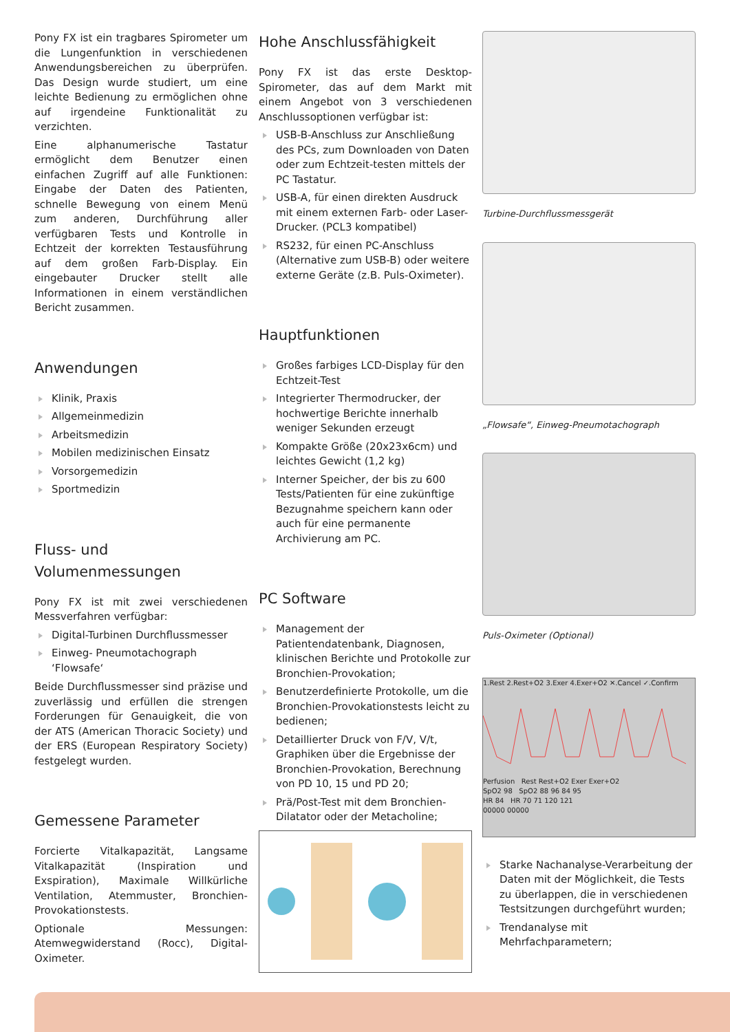Pony FX ist ein tragbares Spirometer um die Lungenfunktion in verschiedenen Anwendungsbereichen zu überprüfen. Das Design wurde studiert, um eine leichte Bedienung zu ermöglichen ohne auf irgendeine Funktionalität zu verzichten.
Eine alphanumerische Tastatur ermöglicht dem Benutzer einen einfachen Zugriff auf alle Funktionen: Eingabe der Daten des Patienten, schnelle Bewegung von einem Menü zum anderen, Durchführung aller verfügbaren Tests und Kontrolle in Echtzeit der korrekten Testausführung auf dem großen Farb-Display. Ein eingebauter Drucker stellt alle Informationen in einem verständlichen Bericht zusammen.
Anwendungen
Klinik, Praxis
Allgemeinmedizin
Arbeitsmedizin
Mobilen medizinischen Einsatz
Vorsorgemedizin
Sportmedizin
Fluss- und
Volumenmessungen
Pony FX ist mit zwei verschiedenen Messverfahren verfügbar:
Digital-Turbinen Durchflussmesser
Einweg- Pneumotachograph ‘Flowsafe‘
Beide Durchflussmesser sind präzise und zuverlässig und erfüllen die strengen Forderungen für Genauigkeit, die von der ATS (American Thoracic Society) und der ERS (European Respiratory Society) festgelegt wurden.
Gemessene Parameter
Forcierte Vitalkapazität, Langsame Vitalkapazität (Inspiration und Exspiration), Maximale Willkürliche Ventilation, Atemmuster, Bronchien-Provokationstests.
Optionale Messungen: Atemwegwiderstand (Rocc), Digital-Oximeter.
Hohe Anschlussfähigkeit
Pony FX ist das erste Desktop-Spirometer, das auf dem Markt mit einem Angebot von 3 verschiedenen Anschlussoptionen verfügbar ist:
USB-B-Anschluss zur Anschließung des PCs, zum Downloaden von Daten oder zum Echtzeit-testen mittels der PC Tastatur.
USB-A, für einen direkten Ausdruck mit einem externen Farb- oder Laser-Drucker. (PCL3 kompatibel)
RS232, für einen PC-Anschluss (Alternative zum USB-B) oder weitere externe Geräte (z.B. Puls-Oximeter).
Hauptfunktionen
Großes farbiges LCD-Display für den Echtzeit-Test
Integrierter Thermodrucker, der hochwertige Berichte innerhalb weniger Sekunden erzeugt
Kompakte Größe (20x23x6cm) und leichtes Gewicht (1,2 kg)
Interner Speicher, der bis zu 600 Tests/Patienten für eine zukünftige Bezugnahme speichern kann oder auch für eine permanente Archivierung am PC.
PC Software
Management der Patientendatenbank, Diagnosen, klinischen Berichte und Protokolle zur Bronchien-Provokation;
Benutzerdefinierte Protokolle, um die Bronchien-Provokationstests leicht zu bedienen;
Detaillierter Druck von F/V, V/t, Graphiken über die Ergebnisse der Bronchien-Provokation, Berechnung von PD 10, 15 und PD 20;
Prä/Post-Test mit dem Bronchien-Dilatator oder der Metacholine;
Turbine-Durchflussmessgerät
„Flowsafe“, Einweg-Pneumotachograph
Puls-Oximeter (Optional)
1.Rest 2.Rest+O2 3.Exer 4.Exer+O2 ✕.Cancel ✓.Confirm
Perfusion Rest Rest+O2 Exer Exer+O2
SpO2 98 SpO2 88 96 84 95
HR 84 HR 70 71 120 121
00000 00000
Starke Nachanalyse-Verarbeitung der Daten mit der Möglichkeit, die Tests zu überlappen, die in verschiedenen Testsitzungen durchgeführt wurden;
Trendanalyse mit Mehrfachparametern;